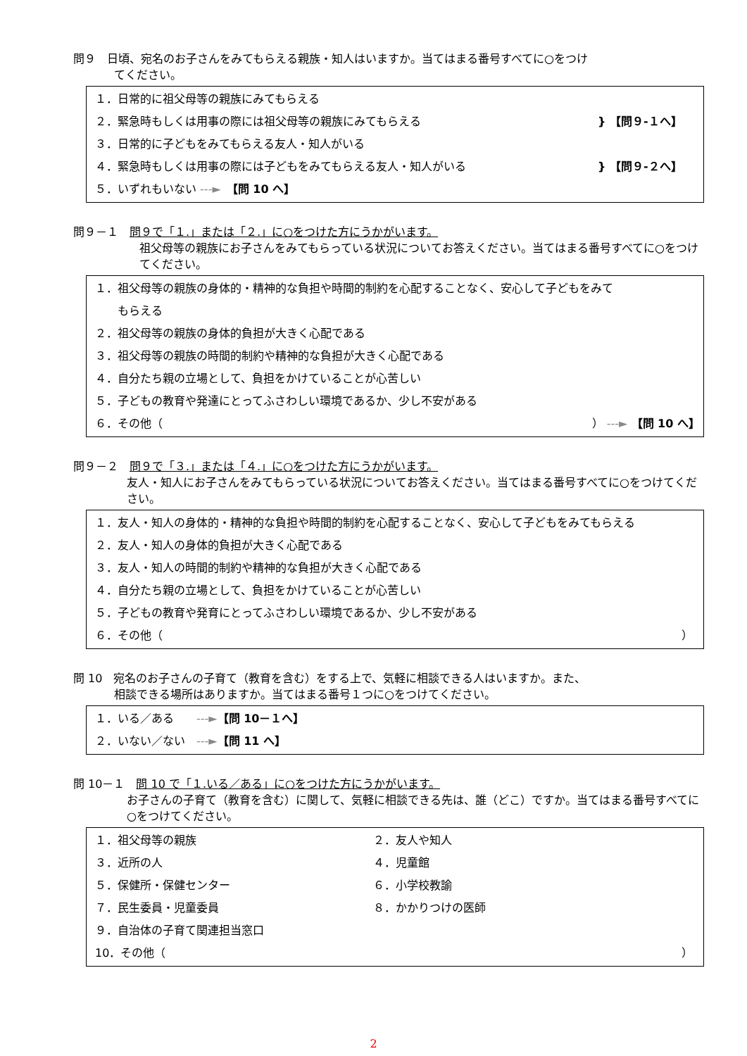問９　日頃、宛名のお子さんをみてもらえる親族・知人はいますか。当てはまる番号すべてに○をつけ
てください。
１．日常的に祖父母等の親族にみてもらえる
２．緊急時もしくは用事の際には祖父母等の親族にみてもらえる } 【問９-１へ】
３．日常的に子どもをみてもらえる友人・知人がいる
４．緊急時もしくは用事の際には子どもをみてもらえる友人・知人がいる } 【問９-２へ】
５．いずれもいない ---►　【問 10 へ】
問９－１　問９で「１.」または「２.」に○をつけた方にうかがいます。
祖父母等の親族にお子さんをみてもらっている状況についてお答えください。当てはまる番号すべてに○をつけてください。
１．祖父母等の親族の身体的・精神的な負担や時間的制約を心配することなく、安心して子どもをみて
　　もらえる
２．祖父母等の親族の身体的負担が大きく心配である
３．祖父母等の親族の時間的制約や精神的な負担が大きく心配である
４．自分たち親の立場として、負担をかけていることが心苦しい
５．子どもの教育や発達にとってふさわしい環境であるか、少し不安がある
６．その他（ ） ---► 【問 10 へ】
問９－２　問９で「３.」または「４.」に○をつけた方にうかがいます。
友人・知人にお子さんをみてもらっている状況についてお答えください。当てはまる番号すべてに○をつけてください。
１．友人・知人の身体的・精神的な負担や時間的制約を心配することなく、安心して子どもをみてもらえる
２．友人・知人の身体的負担が大きく心配である
３．友人・知人の時間的制約や精神的な負担が大きく心配である
４．自分たち親の立場として、負担をかけていることが心苦しい
５．子どもの教育や発育にとってふさわしい環境であるか、少し不安がある
６．その他（ ）
問 10　宛名のお子さんの子育て（教育を含む）をする上で、気軽に相談できる人はいますか。また、
相談できる場所はありますか。当てはまる番号１つに○をつけてください。
１．いる／ある　　---►【問 10－１へ】
２．いない／ない　---►【問 11 へ】
問 10－１　問 10 で「１.いる／ある」に○をつけた方にうかがいます。
お子さんの子育て（教育を含む）に関して、気軽に相談できる先は、誰（どこ）ですか。当てはまる番号すべてに○をつけてください。
１．祖父母等の親族 ２．友人や知人
３．近所の人 ４．児童館
５．保健所・保健センター ６．小学校教諭
７．民生委員・児童委員 ８．かかりつけの医師
９．自治体の子育て関連担当窓口
10．その他（ ）
2